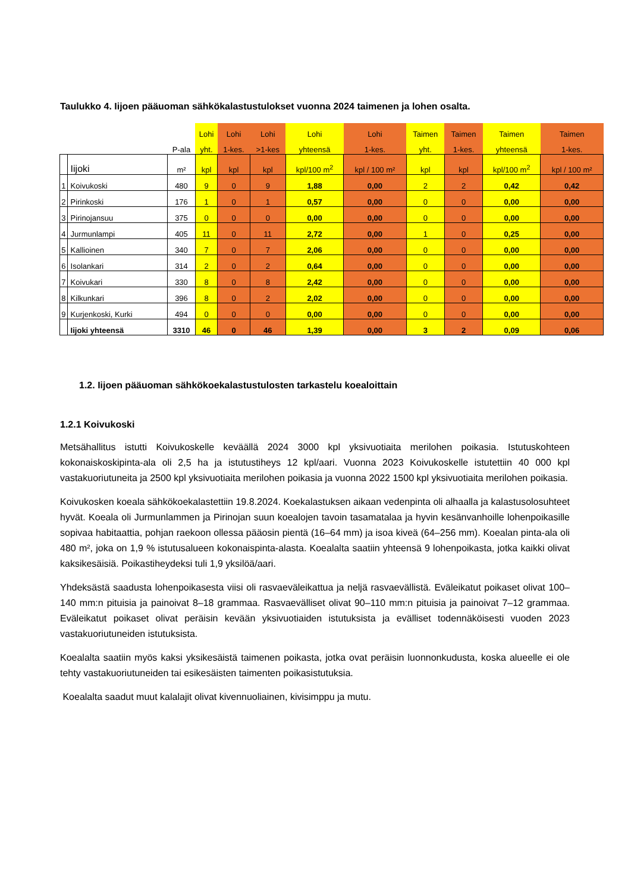Taulukko 4. Iijoen pääuoman sähkökalastustulokset vuonna 2024 taimenen ja lohen osalta.
| | | | Lohi | Lohi | Lohi | Lohi | Lohi | Taimen | Taimen | Taimen | Taimen |
| --- | --- | --- | --- | --- | --- | --- | --- | --- | --- | --- | --- |
| | | P-ala | yht. | 1-kes. | >1-kes | yhteensä | 1-kes. | yht. | 1-kes. | yhteensä | 1-kes. |
| | Iijoki | m² | kpl | kpl | kpl | kpl/100 m<sup>2</sup> | kpl / 100 m² | kpl | kpl | kpl/100 m<sup>2</sup> | kpl / 100 m² |
| 1 | Koivukoski | 480 | 9 | 0 | 9 | 1,88 | 0,00 | 2 | 2 | 0,42 | 0,42 |
| 2 | Pirinkoski | 176 | 1 | 0 | 1 | 0,57 | 0,00 | 0 | 0 | 0,00 | 0,00 |
| 3 | Pirinojansuu | 375 | 0 | 0 | 0 | 0,00 | 0,00 | 0 | 0 | 0,00 | 0,00 |
| 4 | Jurmunlampi | 405 | 11 | 0 | 11 | 2,72 | 0,00 | 1 | 0 | 0,25 | 0,00 |
| 5 | Kallioinen | 340 | 7 | 0 | 7 | 2,06 | 0,00 | 0 | 0 | 0,00 | 0,00 |
| 6 | Isolankari | 314 | 2 | 0 | 2 | 0,64 | 0,00 | 0 | 0 | 0,00 | 0,00 |
| 7 | Koivukari | 330 | 8 | 0 | 8 | 2,42 | 0,00 | 0 | 0 | 0,00 | 0,00 |
| 8 | Kilkunkari | 396 | 8 | 0 | 2 | 2,02 | 0,00 | 0 | 0 | 0,00 | 0,00 |
| 9 | Kurjenkoski, Kurki | 494 | 0 | 0 | 0 | 0,00 | 0,00 | 0 | 0 | 0,00 | 0,00 |
| | Iijoki yhteensä | 3310 | 46 | 0 | 46 | 1,39 | 0,00 | 3 | 2 | 0,09 | 0,06 |
1.2. Iijoen pääuoman sähkökoekalastustulosten tarkastelu koealoittain
1.2.1 Koivukoski
Metsähallitus istutti Koivukoskelle keväällä 2024 3000 kpl yksivuotiaita merilohen poikasia. Istutuskohteen kokonaiskoskipinta-ala oli 2,5 ha ja istutustiheys 12 kpl/aari. Vuonna 2023 Koivukoskelle istutettiin 40 000 kpl vastakuoriutuneita ja 2500 kpl yksivuotiaita merilohen poikasia ja vuonna 2022 1500 kpl yksivuotiaita merilohen poikasia.
Koivukosken koeala sähkökoekalastettiin 19.8.2024. Koekalastuksen aikaan vedenpinta oli alhaalla ja kalastusolosuhteet hyvät. Koeala oli Jurmunlammen ja Pirinojan suun koealojen tavoin tasamatalaa ja hyvin kesänvanhoille lohenpoikasille sopivaa habitaattia, pohjan raekoon ollessa pääosin pientä (16–64 mm) ja isoa kiveä (64–256 mm). Koealan pinta-ala oli 480 m², joka on 1,9 % istutusalueen kokonaispinta-alasta. Koealalta saatiin yhteensä 9 lohenpoikasta, jotka kaikki olivat kaksikesäisiä. Poikastiheydeksi tuli 1,9 yksilöä/aari.
Yhdeksästä saadusta lohenpoikasesta viisi oli rasvaeväleikattua ja neljä rasvaevällistä. Eväleikatut poikaset olivat 100–140 mm:n pituisia ja painoivat 8–18 grammaa. Rasvaevälliset olivat 90–110 mm:n pituisia ja painoivat 7–12 grammaa. Eväleikatut poikaset olivat peräisin kevään yksivuotiaiden istutuksista ja evälliset todennäköisesti vuoden 2023 vastakuoriutuneiden istutuksista.
Koealalta saatiin myös kaksi yksikesäistä taimenen poikasta, jotka ovat peräisin luonnonkudusta, koska alueelle ei ole tehty vastakuoriutuneiden tai esikesäisten taimenten poikasistutuksia.
Koealalta saadut muut kalalajit olivat kivennuoliainen, kivisimppu ja mutu.